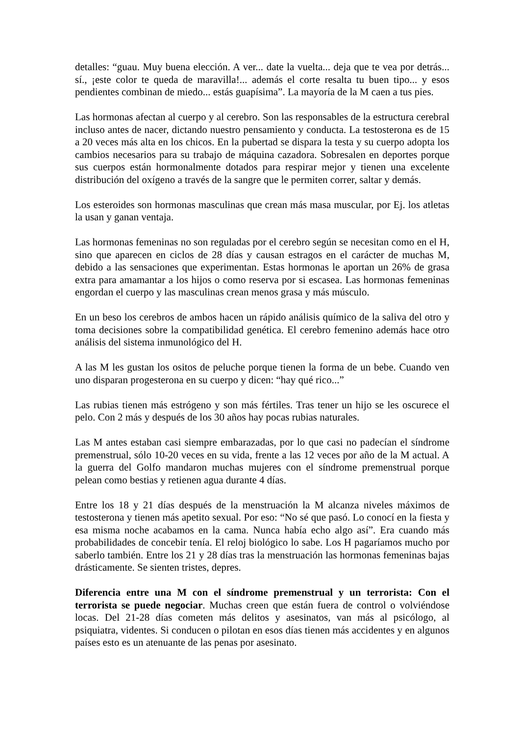detalles: “guau. Muy buena elección. A ver... date la vuelta... deja que te vea por detrás... sí., ¡este color te queda de maravilla!... además el corte resalta tu buen tipo... y esos pendientes combinan de miedo... estás guapísima”. La mayoría de la M caen a tus pies.
Las hormonas afectan al cuerpo y al cerebro. Son las responsables de la estructura cerebral incluso antes de nacer, dictando nuestro pensamiento y conducta. La testosterona es de 15 a 20 veces más alta en los chicos. En la pubertad se dispara la testa y su cuerpo adopta los cambios necesarios para su trabajo de máquina cazadora. Sobresalen en deportes porque sus cuerpos están hormonalmente dotados para respirar mejor y tienen una excelente distribución del oxígeno a través de la sangre que le permiten correr, saltar y demás.
Los esteroides son hormonas masculinas que crean más masa muscular, por Ej. los atletas la usan y ganan ventaja.
Las hormonas femeninas no son reguladas por el cerebro según se necesitan como en el H, sino que aparecen en ciclos de 28 días y causan estragos en el carácter de muchas M, debido a las sensaciones que experimentan. Estas hormonas le aportan un 26% de grasa extra para amamantar a los hijos o como reserva por si escasea. Las hormonas femeninas engordan el cuerpo y las masculinas crean menos grasa y más músculo.
En un beso los cerebros de ambos hacen un rápido análisis químico de la saliva del otro y toma decisiones sobre la compatibilidad genética. El cerebro femenino además hace otro análisis del sistema inmunológico del H.
A las M les gustan los ositos de peluche porque tienen la forma de un bebe. Cuando ven uno disparan progesterona en su cuerpo y dicen: “hay qué rico...”
Las rubias tienen más estrógeno y son más fértiles. Tras tener un hijo se les oscurece el pelo. Con 2 más y después de los 30 años hay pocas rubias naturales.
Las M antes estaban casi siempre embarazadas, por lo que casi no padecían el síndrome premenstrual, sólo 10-20 veces en su vida, frente a las 12 veces por año de la M actual. A la guerra del Golfo mandaron muchas mujeres con el síndrome premenstrual porque pelean como bestias y retienen agua durante 4 días.
Entre los 18 y 21 días después de la menstruación la M alcanza niveles máximos de testosterona y tienen más apetito sexual. Por eso: “No sé que pasó. Lo conocí en la fiesta y esa misma noche acabamos en la cama. Nunca había echo algo así”. Era cuando más probabilidades de concebir tenía. El reloj biológico lo sabe. Los H pagaríamos mucho por saberlo también. Entre los 21 y 28 días tras la menstruación las hormonas femeninas bajas drásticamente. Se sienten tristes, depres.
Diferencia entre una M con el síndrome premenstrual y un terrorista: Con el terrorista se puede negociar. Muchas creen que están fuera de control o volviéndose locas. Del 21-28 días cometen más delitos y asesinatos, van más al psicólogo, al psiquiatra, videntes. Si conducen o pilotan en esos días tienen más accidentes y en algunos países esto es un atenuante de las penas por asesinato.